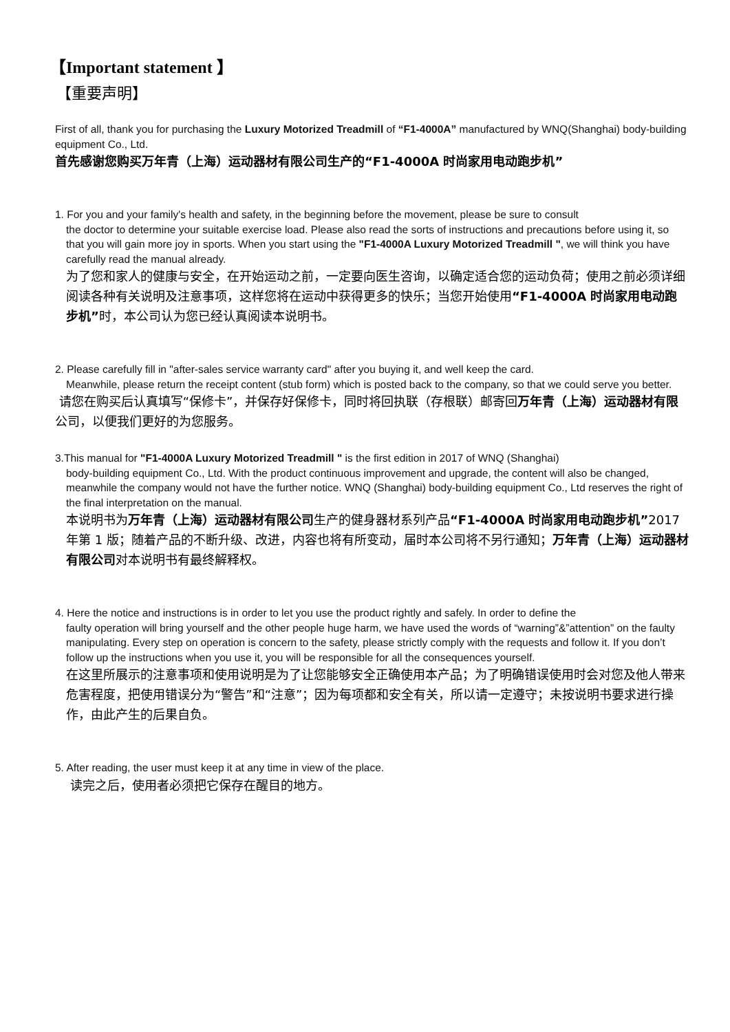【Important statement 】
【重要声明】
First of all, thank you for purchasing the Luxury Motorized Treadmill of “F1-4000A” manufactured by WNQ(Shanghai) body-building equipment Co., Ltd.
首先感谢您购买万年青（上海）运动器材有限公司生产的“F1-4000A 时尚家用电动跑步机”
1. For you and your family's health and safety, in the beginning before the movement, please be sure to consult
the doctor to determine your suitable exercise load. Please also read the sorts of instructions and precautions before using it, so that you will gain more joy in sports. When you start using the "F1-4000A Luxury Motorized Treadmill ", we will think you have carefully read the manual already.
为了您和家人的健康与安全，在开始运动之前，一定要向医生咨询，以确定适合您的运动负荷；使用之前必须详细阅读各种有关说明及注意事项，这样您将在运动中获得更多的快乐；当您开始使用“F1-4000A 时尚家用电动跑步机”时，本公司认为您已经认真阅读本说明书。
2. Please carefully fill in "after-sales service warranty card" after you buying it, and well keep the card.
Meanwhile, please return the receipt content (stub form) which is posted back to the company, so that we could serve you better.
请您在购买后认真填写“保修卡”，并保存好保修卡，同时将回执联（存根联）邮寄回万年青（上海）运动器材有限公司，以便我们更好的为您服务。
3.This manual for "F1-4000A Luxury Motorized Treadmill " is the first edition in 2017 of WNQ (Shanghai)
body-building equipment Co., Ltd. With the product continuous improvement and upgrade, the content will also be changed, meanwhile the company would not have the further notice. WNQ (Shanghai) body-building equipment Co., Ltd reserves the right of the final interpretation on the manual.
本说明书为万年青（上海）运动器材有限公司生产的健身器材系列产品“F1-4000A 时尚家用电动跑步机”2017 年第 1 版；随着产品的不断升级、改进，内容也将有所变动，届时本公司将不另行通知；万年青（上海）运动器材有限公司对本说明书有最终解释权。
4. Here the notice and instructions is in order to let you use the product rightly and safely. In order to define the
faulty operation will bring yourself and the other people huge harm, we have used the words of “warning”&”attention” on the faulty manipulating. Every step on operation is concern to the safety, please strictly comply with the requests and follow it. If you don’t follow up the instructions when you use it, you will be responsible for all the consequences yourself.
在这里所展示的注意事项和使用说明是为了让您能够安全正确使用本产品；为了明确错误使用时会对您及他人带来危害程度，把使用错误分为“警告”和“注意”；因为每项都和安全有关，所以请一定遵守；未按说明书要求进行操作，由此产生的后果自负。
5. After reading, the user must keep it at any time in view of the place.
读完之后，使用者必须把它保存在醒目的地方。